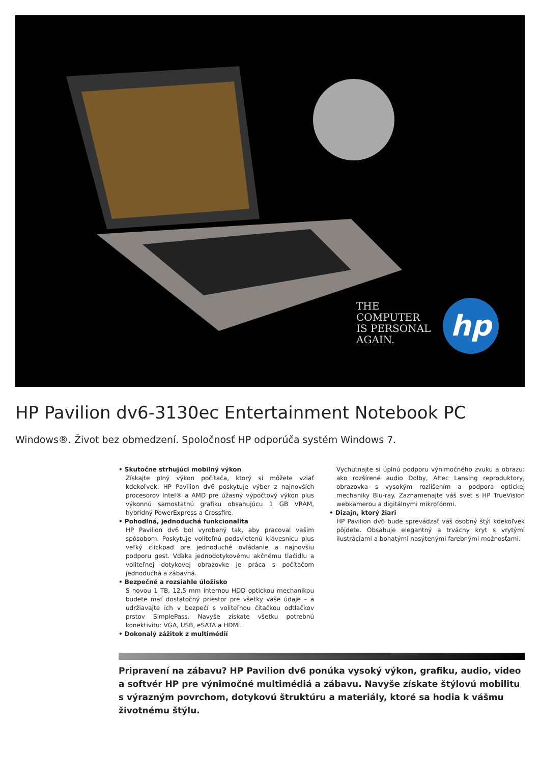THE
COMPUTER
IS PERSONAL
AGAIN.
hp
HP Pavilion dv6-3130ec Entertainment Notebook PC
Windows®. Život bez obmedzení. Spoločnosť HP odporúča systém Windows 7.
• Skutočne strhujúci mobilný výkon
Získajte plný výkon počítača, ktorý si môžete vziať kdekoľvek. HP Pavilion dv6 poskytuje výber z najnovších procesorov Intel® a AMD pre úžasný výpočtový výkon plus výkonnú samostatnú grafiku obsahujúcu 1 GB VRAM, hybridný PowerExpress a Crossfire.
• Pohodlná, jednoduchá funkcionalita
HP Pavilion dv6 bol vyrobený tak, aby pracoval vašim spôsobom. Poskytuje voliteľnú podsvietenú klávesnicu plus veľký clickpad pre jednoduché ovládanie a najnovšiu podporu gest. Vďaka jednodotykovému akčnému tlačidlu a voliteľnej dotykovej obrazovke je práca s počítačom jednoduchá a zábavná.
• Bezpečné a rozsiahle úložisko
S novou 1 TB, 12,5 mm internou HDD optickou mechanikou budete mať dostatočný priestor pre všetky vaše údaje – a udržiavajte ich v bezpečí s voliteľnou čítačkou odtlačkov prstov SimplePass. Navyše získate všetku potrebnú konektivitu: VGA, USB, eSATA a HDMI.
• Dokonalý zážitok z multimédií
Vychutnajte si úplnú podporu výnimočného zvuku a obrazu: ako rozšírené audio Dolby, Altec Lansing reproduktory, obrazovka s vysokým rozlíšením a podpora optickej mechaniky Blu-ray. Zaznamenajte váš svet s HP TrueVision webkamerou a digitálnymi mikrofónmi.
• Dizajn, ktorý žiari
HP Pavilion dv6 bude sprevádzať váš osobný štýl kdekoľvek pôjdete. Obsahuje elegantný a trvácny kryt s vrytými ilustráciami a bohatými nasýtenými farebnými možnosťami.
Pripravení na zábavu? HP Pavilion dv6 ponúka vysoký výkon, grafiku, audio, video a softvér HP pre výnimočné multimédiá a zábavu. Navyše získate štýlovú mobilitu s výrazným povrchom, dotykovú štruktúru a materiály, ktoré sa hodia k vášmu životnému štýlu.